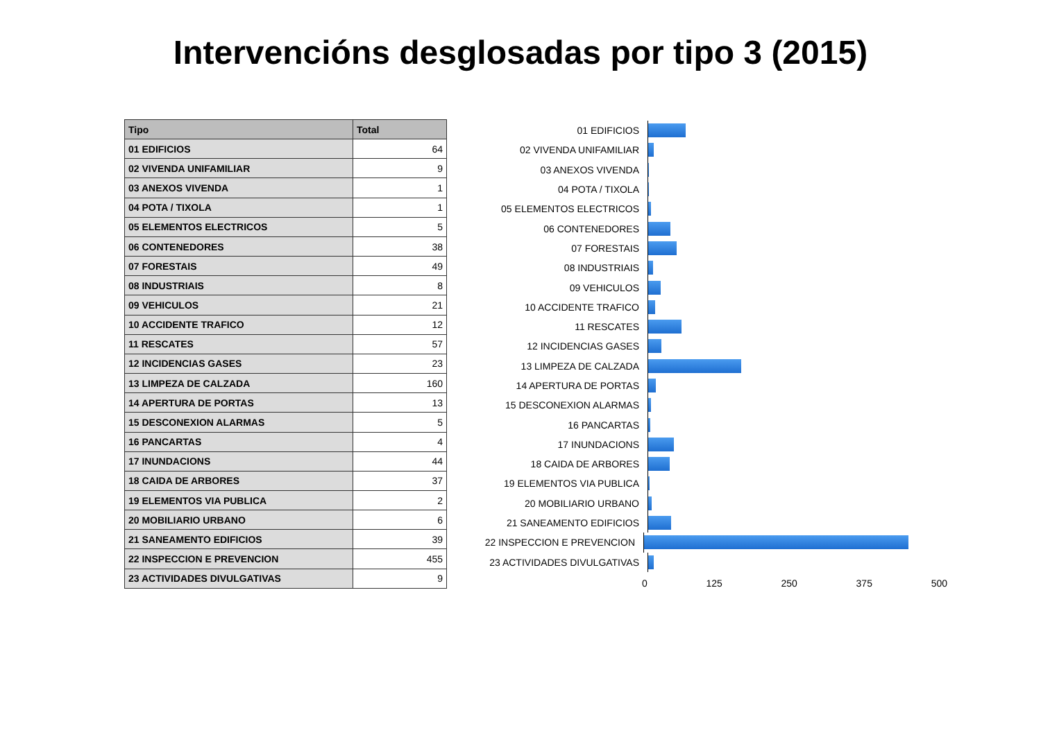Intervencións desglosadas por tipo 3 (2015)
| Tipo | Total |
| --- | --- |
| 01 EDIFICIOS | 64 |
| 02 VIVENDA UNIFAMILIAR | 9 |
| 03 ANEXOS VIVENDA | 1 |
| 04 POTA / TIXOLA | 1 |
| 05 ELEMENTOS ELECTRICOS | 5 |
| 06 CONTENEDORES | 38 |
| 07 FORESTAIS | 49 |
| 08 INDUSTRIAIS | 8 |
| 09 VEHICULOS | 21 |
| 10 ACCIDENTE TRAFICO | 12 |
| 11 RESCATES | 57 |
| 12 INCIDENCIAS GASES | 23 |
| 13 LIMPEZA DE CALZADA | 160 |
| 14 APERTURA DE PORTAS | 13 |
| 15 DESCONEXION ALARMAS | 5 |
| 16 PANCARTAS | 4 |
| 17 INUNDACIONS | 44 |
| 18 CAIDA DE ARBORES | 37 |
| 19 ELEMENTOS VIA PUBLICA | 2 |
| 20 MOBILIARIO URBANO | 6 |
| 21 SANEAMENTO EDIFICIOS | 39 |
| 22 INSPECCION E PREVENCION | 455 |
| 23 ACTIVIDADES DIVULGATIVAS | 9 |
01 EDIFICIOS
02 VIVENDA UNIFAMILIAR
03 ANEXOS VIVENDA
04 POTA / TIXOLA
05 ELEMENTOS ELECTRICOS
06 CONTENEDORES
07 FORESTAIS
08 INDUSTRIAIS
09 VEHICULOS
10 ACCIDENTE TRAFICO
11 RESCATES
12 INCIDENCIAS GASES
13 LIMPEZA DE CALZADA
14 APERTURA DE PORTAS
15 DESCONEXION ALARMAS
16 PANCARTAS
17 INUNDACIONS
18 CAIDA DE ARBORES
19 ELEMENTOS VIA PUBLICA
20 MOBILIARIO URBANO
21 SANEAMENTO EDIFICIOS
22 INSPECCION E PREVENCION
23 ACTIVIDADES DIVULGATIVAS
0 125 250 375 500